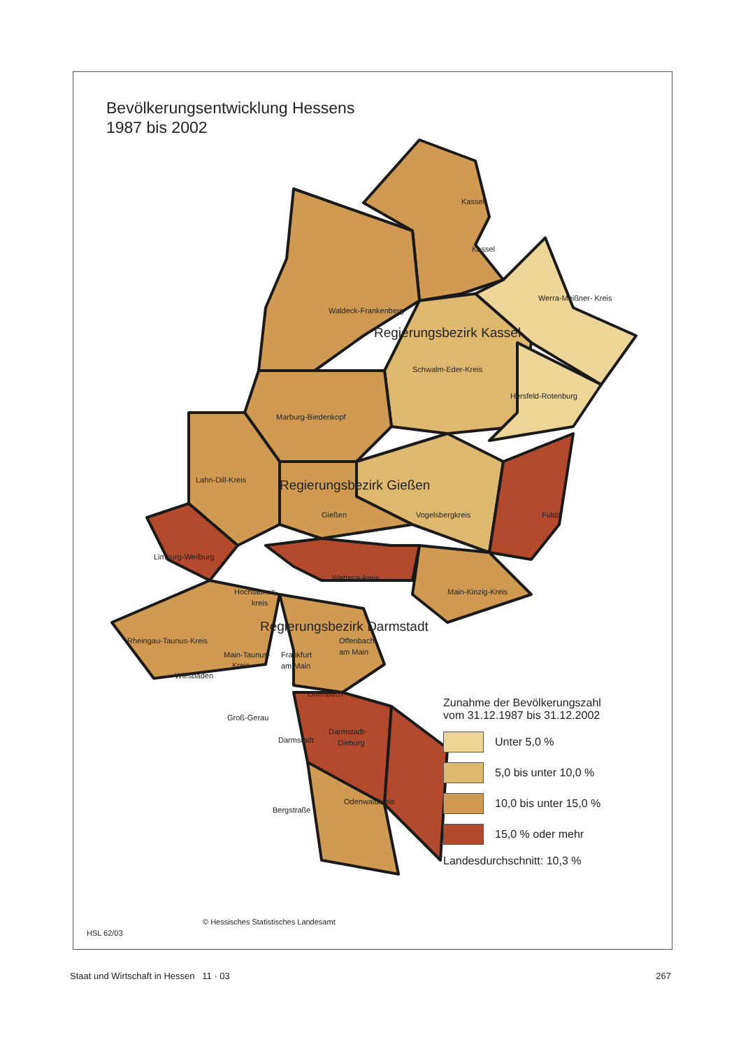Bevölkerungsentwicklung Hessens
1987 bis 2002
Kassel
Kassel
Werra-Meißner- Kreis
Waldeck-Frankenberg
Regierungsbezirk Kassel
Schwalm-Eder-Kreis
Hersfeld-Rotenburg
Marburg-Biedenkopf
Lahn-Dill-Kreis
Regierungsbezirk Gießen
Gießen
Vogelsbergkreis
Fulda
Limburg-Weilburg
Wetteraukreis
Hochtaunus-
kreis
Main-Kinzig-Kreis
Regierungsbezirk Darmstadt
Rheingau-Taunus-Kreis
Offenbach
am Main
Main-Taunus-
Kreis
Frankfurt
am Main
Wiesbaden
Offenbach
Groß-Gerau
Darmstadt-
Dieburg
Darmstadt
Odenwaldkreis
Bergstraße
Zunahme der Bevölkerungszahl
vom 31.12.1987 bis 31.12.2002
Unter 5,0 %
5,0 bis unter 10,0 %
10,0 bis unter 15,0 %
15,0 % oder mehr
Landesdurchschnitt: 10,3 %
© Hessisches Statistisches Landesamt
HSL 62/03
Staat und Wirtschaft in Hessen 11 · 03 267